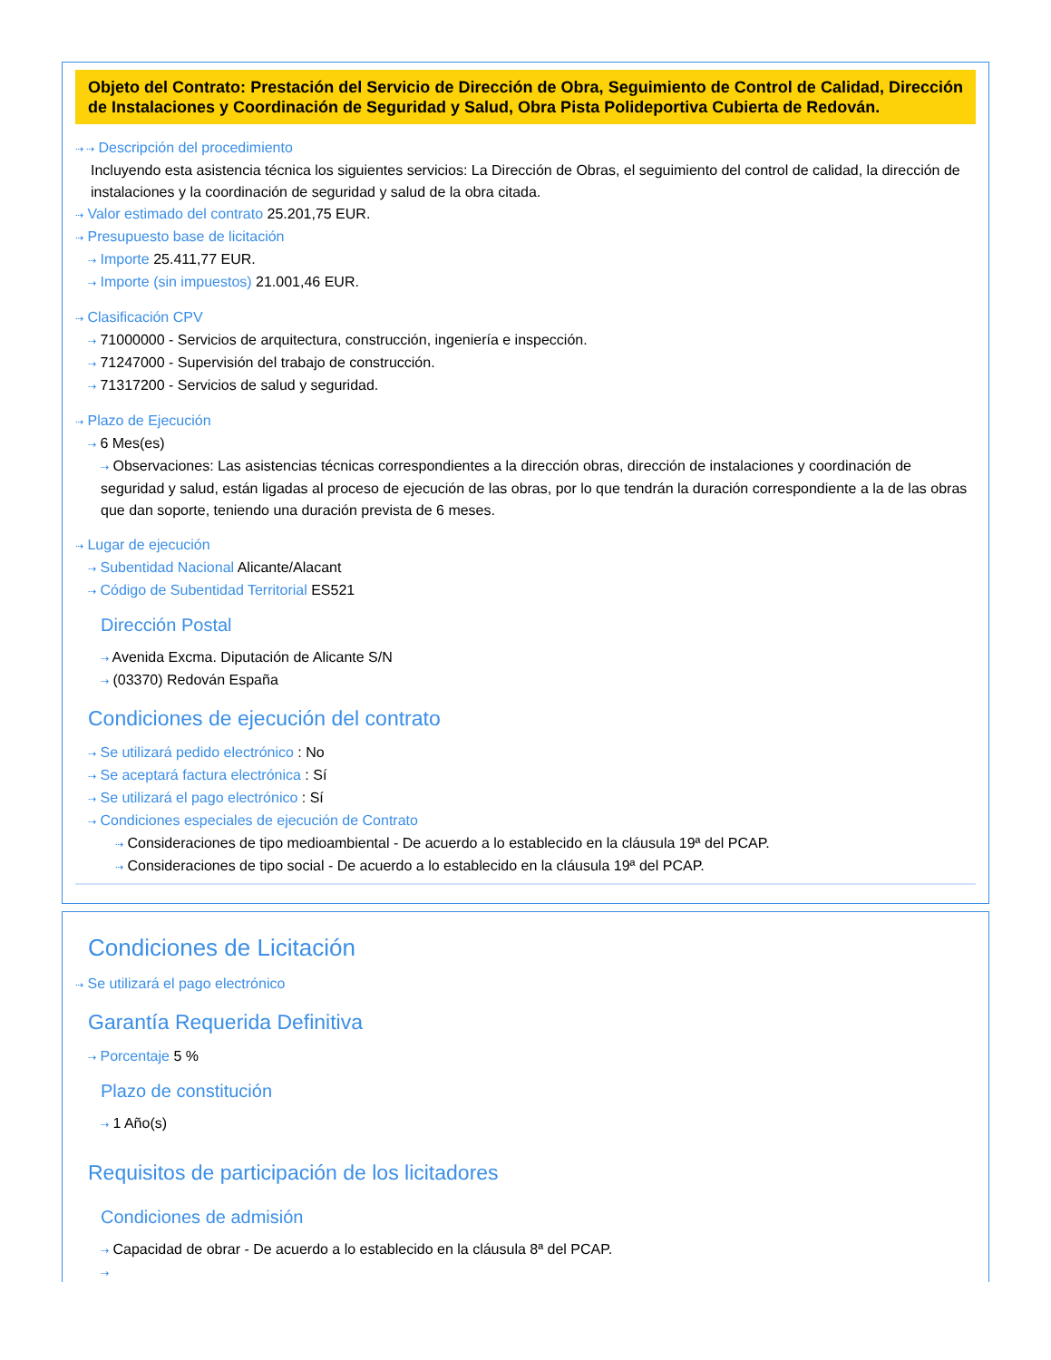Objeto del Contrato: Prestación del Servicio de Dirección de Obra, Seguimiento de Control de Calidad, Dirección de Instalaciones y Coordinación de Seguridad y Salud, Obra Pista Polideportiva Cubierta de Redován.
⇢ ⇢ Descripción del procedimiento
Incluyendo esta asistencia técnica los siguientes servicios: La Dirección de Obras, el seguimiento del control de calidad, la dirección de instalaciones y la coordinación de seguridad y salud de la obra citada.
⇢ Valor estimado del contrato 25.201,75 EUR.
⇢ Presupuesto base de licitación
⇢ Importe 25.411,77 EUR.
⇢ Importe (sin impuestos) 21.001,46 EUR.
⇢ Clasificación CPV
⇢ 71000000 - Servicios de arquitectura, construcción, ingeniería e inspección.
⇢ 71247000 - Supervisión del trabajo de construcción.
⇢ 71317200 - Servicios de salud y seguridad.
⇢ Plazo de Ejecución
⇢ 6 Mes(es)
⇢ Observaciones: Las asistencias técnicas correspondientes a la dirección obras, dirección de instalaciones y coordinación de seguridad y salud, están ligadas al proceso de ejecución de las obras, por lo que tendrán la duración correspondiente a la de las obras que dan soporte, teniendo una duración prevista de 6 meses.
⇢ Lugar de ejecución
⇢ Subentidad Nacional Alicante/Alacant
⇢ Código de Subentidad Territorial ES521
Dirección Postal
⇢ Avenida Excma. Diputación de Alicante S/N
⇢ (03370) Redován España
Condiciones de ejecución del contrato
⇢ Se utilizará pedido electrónico : No
⇢ Se aceptará factura electrónica : Sí
⇢ Se utilizará el pago electrónico : Sí
⇢ Condiciones especiales de ejecución de Contrato
⇢ Consideraciones de tipo medioambiental - De acuerdo a lo establecido en la cláusula 19ª del PCAP.
⇢ Consideraciones de tipo social - De acuerdo a lo establecido en la cláusula 19ª del PCAP.
Condiciones de Licitación
⇢ Se utilizará el pago electrónico
Garantía Requerida Definitiva
⇢ Porcentaje 5 %
Plazo de constitución
⇢ 1 Año(s)
Requisitos de participación de los licitadores
Condiciones de admisión
⇢ Capacidad de obrar - De acuerdo a lo establecido en la cláusula 8ª del PCAP.
⇢